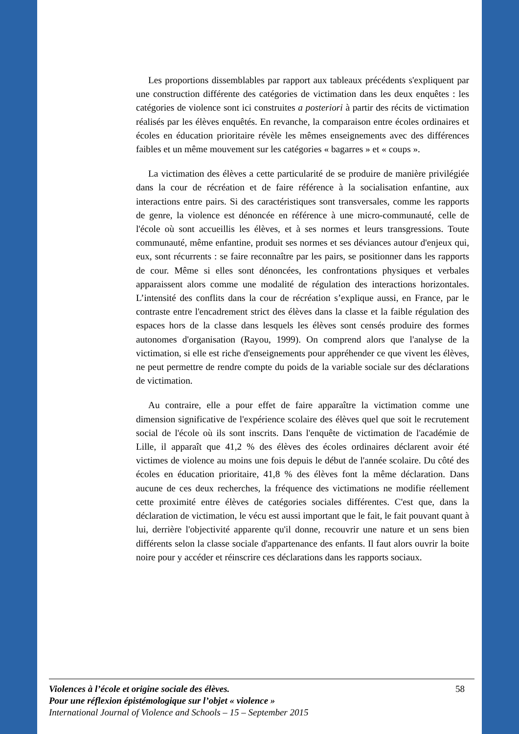Les proportions dissemblables par rapport aux tableaux précédents s'expliquent par une construction différente des catégories de victimation dans les deux enquêtes : les catégories de violence sont ici construites a posteriori à partir des récits de victimation réalisés par les élèves enquêtés. En revanche, la comparaison entre écoles ordinaires et écoles en éducation prioritaire révèle les mêmes enseignements avec des différences faibles et un même mouvement sur les catégories « bagarres » et « coups ».
La victimation des élèves a cette particularité de se produire de manière privilégiée dans la cour de récréation et de faire référence à la socialisation enfantine, aux interactions entre pairs. Si des caractéristiques sont transversales, comme les rapports de genre, la violence est dénoncée en référence à une micro-communauté, celle de l'école où sont accueillis les élèves, et à ses normes et leurs transgressions. Toute communauté, même enfantine, produit ses normes et ses déviances autour d'enjeux qui, eux, sont récurrents : se faire reconnaître par les pairs, se positionner dans les rapports de cour. Même si elles sont dénoncées, les confrontations physiques et verbales apparaissent alors comme une modalité de régulation des interactions horizontales. L’intensité des conflits dans la cour de récréation s’explique aussi, en France, par le contraste entre l'encadrement strict des élèves dans la classe et la faible régulation des espaces hors de la classe dans lesquels les élèves sont censés produire des formes autonomes d'organisation (Rayou, 1999). On comprend alors que l'analyse de la victimation, si elle est riche d'enseignements pour appréhender ce que vivent les élèves, ne peut permettre de rendre compte du poids de la variable sociale sur des déclarations de victimation.
Au contraire, elle a pour effet de faire apparaître la victimation comme une dimension significative de l'expérience scolaire des élèves quel que soit le recrutement social de l'école où ils sont inscrits. Dans l'enquête de victimation de l'académie de Lille, il apparaît que 41,2 % des élèves des écoles ordinaires déclarent avoir été victimes de violence au moins une fois depuis le début de l'année scolaire. Du côté des écoles en éducation prioritaire, 41,8 % des élèves font la même déclaration. Dans aucune de ces deux recherches, la fréquence des victimations ne modifie réellement cette proximité entre élèves de catégories sociales différentes. C'est que, dans la déclaration de victimation, le vécu est aussi important que le fait, le fait pouvant quant à lui, derrière l'objectivité apparente qu'il donne, recouvrir une nature et un sens bien différents selon la classe sociale d'appartenance des enfants. Il faut alors ouvrir la boite noire pour y accéder et réinscrire ces déclarations dans les rapports sociaux.
58 Violences à l’école et origine sociale des élèves.
Pour une réflexion épistémologique sur l’objet « violence »
International Journal of Violence and Schools – 15 – September 2015